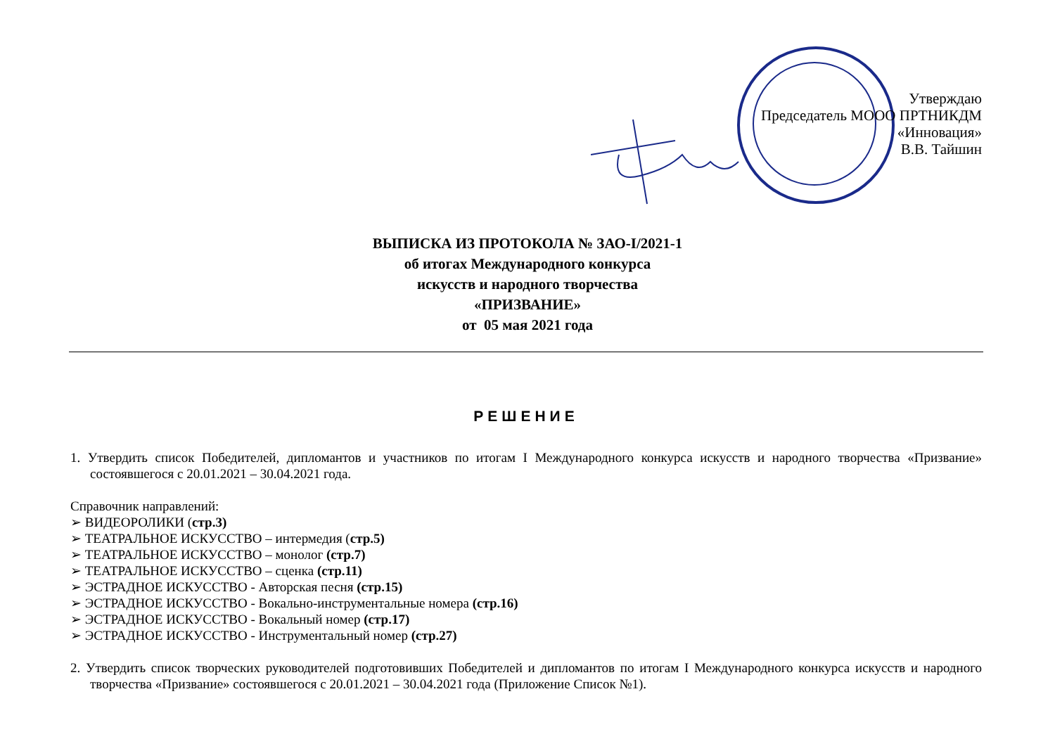Утверждаю
Председатель МООО ПРТНИКДМ
«Инновация»
В.В. Тайшин
ВЫПИСКА ИЗ ПРОТОКОЛА № ЗАО-I/2021-1
об итогах Международного конкурса
искусств и народного творчества
«ПРИЗВАНИЕ»
от 05 мая 2021 года
РЕШЕНИЕ
1. Утвердить список Победителей, дипломантов и участников по итогам I Международного конкурса искусств и народного творчества «Призвание» состоявшегося с 20.01.2021 – 30.04.2021 года.
Справочник направлений:
➢ ВИДЕОРОЛИКИ (стр.3)
➢ ТЕАТРАЛЬНОЕ ИСКУССТВО – интермедия (стр.5)
➢ ТЕАТРАЛЬНОЕ ИСКУССТВО – монолог (стр.7)
➢ ТЕАТРАЛЬНОЕ ИСКУССТВО – сценка (стр.11)
➢ ЭСТРАДНОЕ ИСКУССТВО - Авторская песня (стр.15)
➢ ЭСТРАДНОЕ ИСКУССТВО - Вокально-инструментальные номера (стр.16)
➢ ЭСТРАДНОЕ ИСКУССТВО - Вокальный номер (стр.17)
➢ ЭСТРАДНОЕ ИСКУССТВО - Инструментальный номер (стр.27)
2. Утвердить список творческих руководителей подготовивших Победителей и дипломантов по итогам I Международного конкурса искусств и народного творчества «Призвание» состоявшегося с 20.01.2021 – 30.04.2021 года (Приложение Список №1).